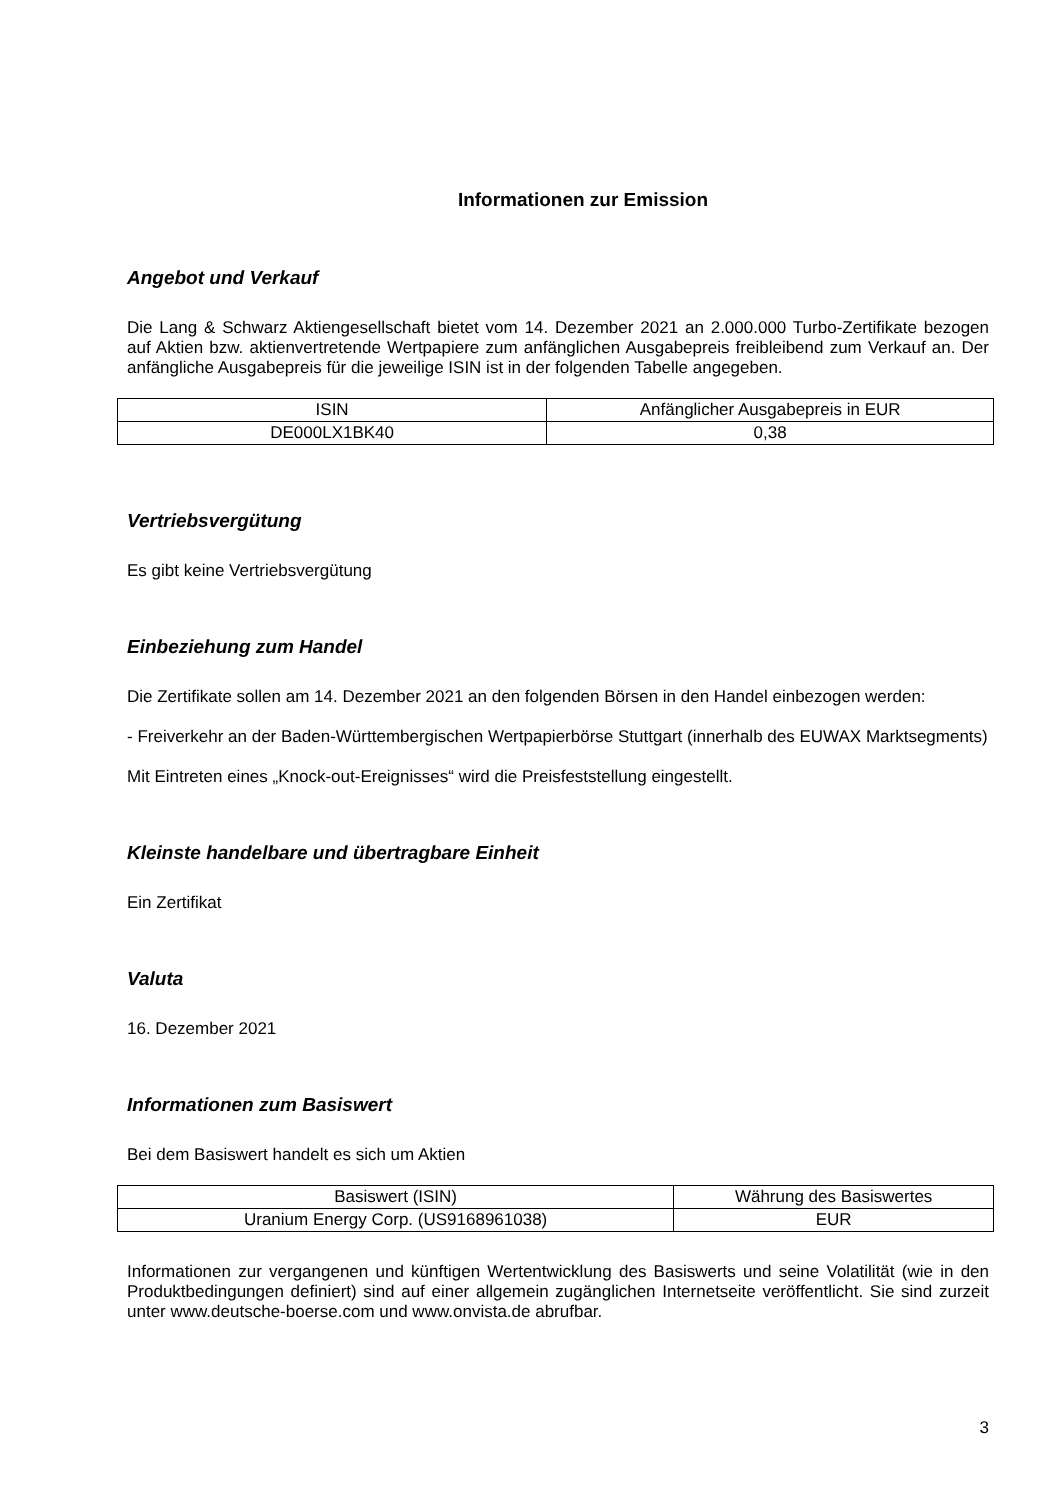Informationen zur Emission
Angebot und Verkauf
Die Lang & Schwarz Aktiengesellschaft bietet vom 14. Dezember 2021 an 2.000.000 Turbo-Zertifikate bezogen auf Aktien bzw. aktienvertretende Wertpapiere zum anfänglichen Ausgabepreis freibleibend zum Verkauf an. Der anfängliche Ausgabepreis für die jeweilige ISIN ist in der folgenden Tabelle angegeben.
| ISIN | Anfänglicher Ausgabepreis in EUR |
| --- | --- |
| DE000LX1BK40 | 0,38 |
Vertriebsvergütung
Es gibt keine Vertriebsvergütung
Einbeziehung zum Handel
Die Zertifikate sollen am 14. Dezember 2021 an den folgenden Börsen in den Handel einbezogen werden:
- Freiverkehr an der Baden-Württembergischen Wertpapierbörse Stuttgart (innerhalb des EUWAX Marktsegments)
Mit Eintreten eines „Knock-out-Ereignisses“ wird die Preisfeststellung eingestellt.
Kleinste handelbare und übertragbare Einheit
Ein Zertifikat
Valuta
16. Dezember 2021
Informationen zum Basiswert
Bei dem Basiswert handelt es sich um Aktien
| Basiswert (ISIN) | Währung des Basiswertes |
| --- | --- |
| Uranium Energy Corp. (US9168961038) | EUR |
Informationen zur vergangenen und künftigen Wertentwicklung des Basiswerts und seine Volatilität (wie in den Produktbedingungen definiert) sind auf einer allgemein zugänglichen Internetseite veröffentlicht. Sie sind zurzeit unter www.deutsche-boerse.com und www.onvista.de abrufbar.
3